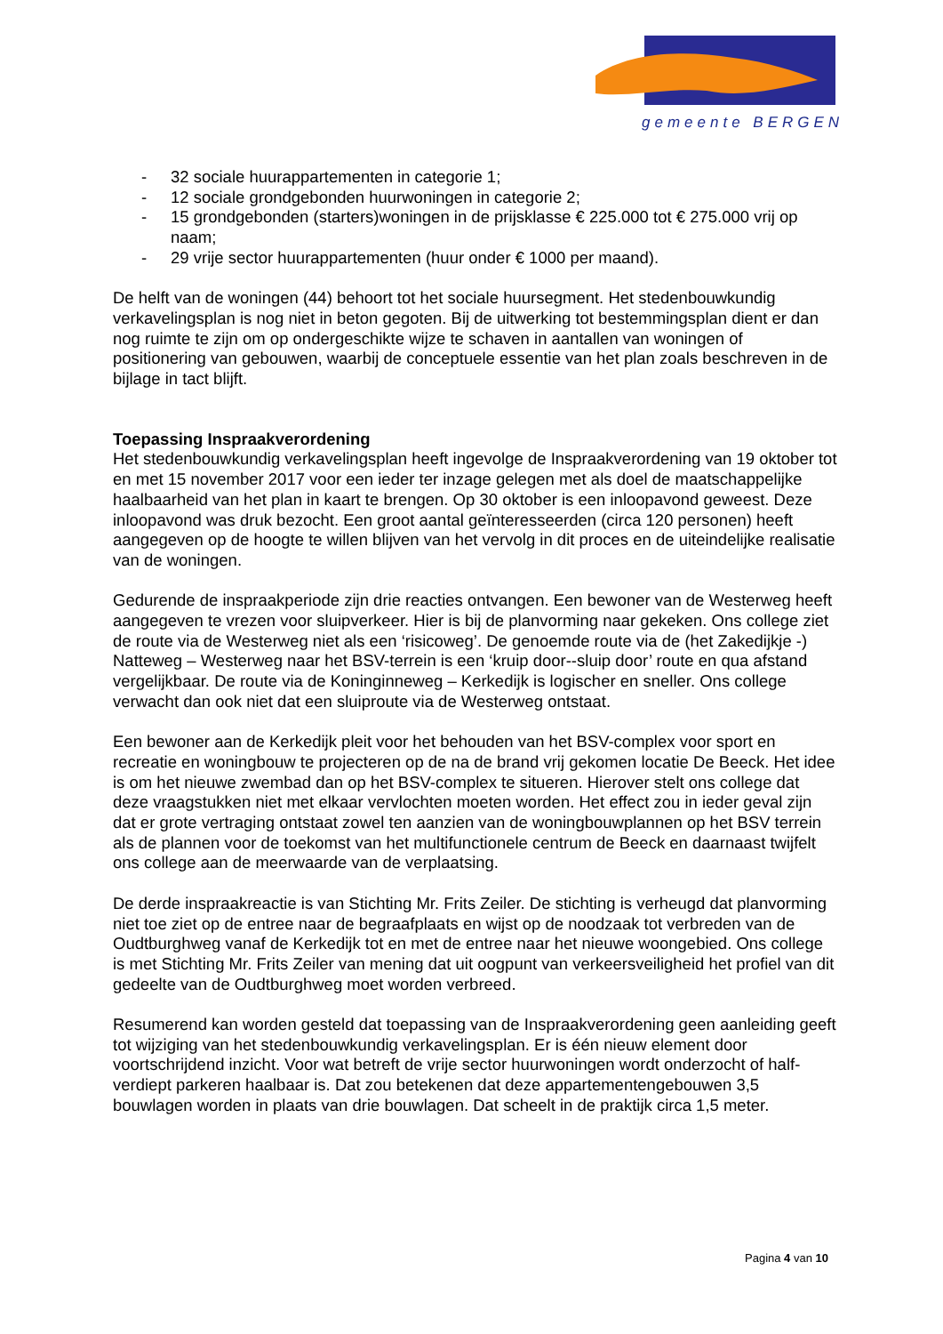gemeente BERGEN
- 32 sociale huurappartementen in categorie 1;
- 12 sociale grondgebonden huurwoningen in categorie 2;
- 15 grondgebonden (starters)woningen in de prijsklasse € 225.000 tot € 275.000 vrij op naam;
- 29 vrije sector huurappartementen (huur onder € 1000 per maand).
De helft van de woningen (44) behoort tot het sociale huursegment. Het stedenbouwkundig verkavelingsplan is nog niet in beton gegoten. Bij de uitwerking tot bestemmingsplan dient er dan nog ruimte te zijn om op ondergeschikte wijze te schaven in aantallen van woningen of positionering van gebouwen, waarbij de conceptuele essentie van het plan zoals beschreven in de bijlage in tact blijft.
Toepassing Inspraakverordening
Het stedenbouwkundig verkavelingsplan heeft ingevolge de Inspraakverordening van 19 oktober tot en met 15 november 2017 voor een ieder ter inzage gelegen met als doel de maatschappelijke haalbaarheid van het plan in kaart te brengen. Op 30 oktober is een inloopavond geweest. Deze inloopavond was druk bezocht. Een groot aantal geïnteresseerden (circa 120 personen) heeft aangegeven op de hoogte te willen blijven van het vervolg in dit proces en de uiteindelijke realisatie van de woningen.
Gedurende de inspraakperiode zijn drie reacties ontvangen. Een bewoner van de Westerweg heeft aangegeven te vrezen voor sluipverkeer. Hier is bij de planvorming naar gekeken. Ons college ziet de route via de Westerweg niet als een ‘risicoweg’. De genoemde route via de (het Zakedijkje -) Natteweg – Westerweg naar het BSV-terrein is een ‘kruip door--sluip door’ route en qua afstand vergelijkbaar. De route via de Koninginneweg – Kerkedijk is logischer en sneller. Ons college verwacht dan ook niet dat een sluiproute via de Westerweg ontstaat.
Een bewoner aan de Kerkedijk pleit voor het behouden van het BSV-complex voor sport en recreatie en woningbouw te projecteren op de na de brand vrij gekomen locatie De Beeck. Het idee is om het nieuwe zwembad dan op het BSV-complex te situeren. Hierover stelt ons college dat deze vraagstukken niet met elkaar vervlochten moeten worden. Het effect zou in ieder geval zijn dat er grote vertraging ontstaat zowel ten aanzien van de woningbouwplannen op het BSV terrein als de plannen voor de toekomst van het multifunctionele centrum de Beeck en daarnaast twijfelt ons college aan de meerwaarde van de verplaatsing.
De derde inspraakreactie is van Stichting Mr. Frits Zeiler. De stichting is verheugd dat planvorming niet toe ziet op de entree naar de begraafplaats en wijst op de noodzaak tot verbreden van de Oudtburghweg vanaf de Kerkedijk tot en met de entree naar het nieuwe woongebied. Ons college is met Stichting Mr. Frits Zeiler van mening dat uit oogpunt van verkeersveiligheid het profiel van dit gedeelte van de Oudtburghweg moet worden verbreed.
Resumerend kan worden gesteld dat toepassing van de Inspraakverordening geen aanleiding geeft tot wijziging van het stedenbouwkundig verkavelingsplan. Er is één nieuw element door voortschrijdend inzicht. Voor wat betreft de vrije sector huurwoningen wordt onderzocht of half-verdiept parkeren haalbaar is. Dat zou betekenen dat deze appartementengebouwen 3,5 bouwlagen worden in plaats van drie bouwlagen. Dat scheelt in de praktijk circa 1,5 meter.
Pagina 4 van 10